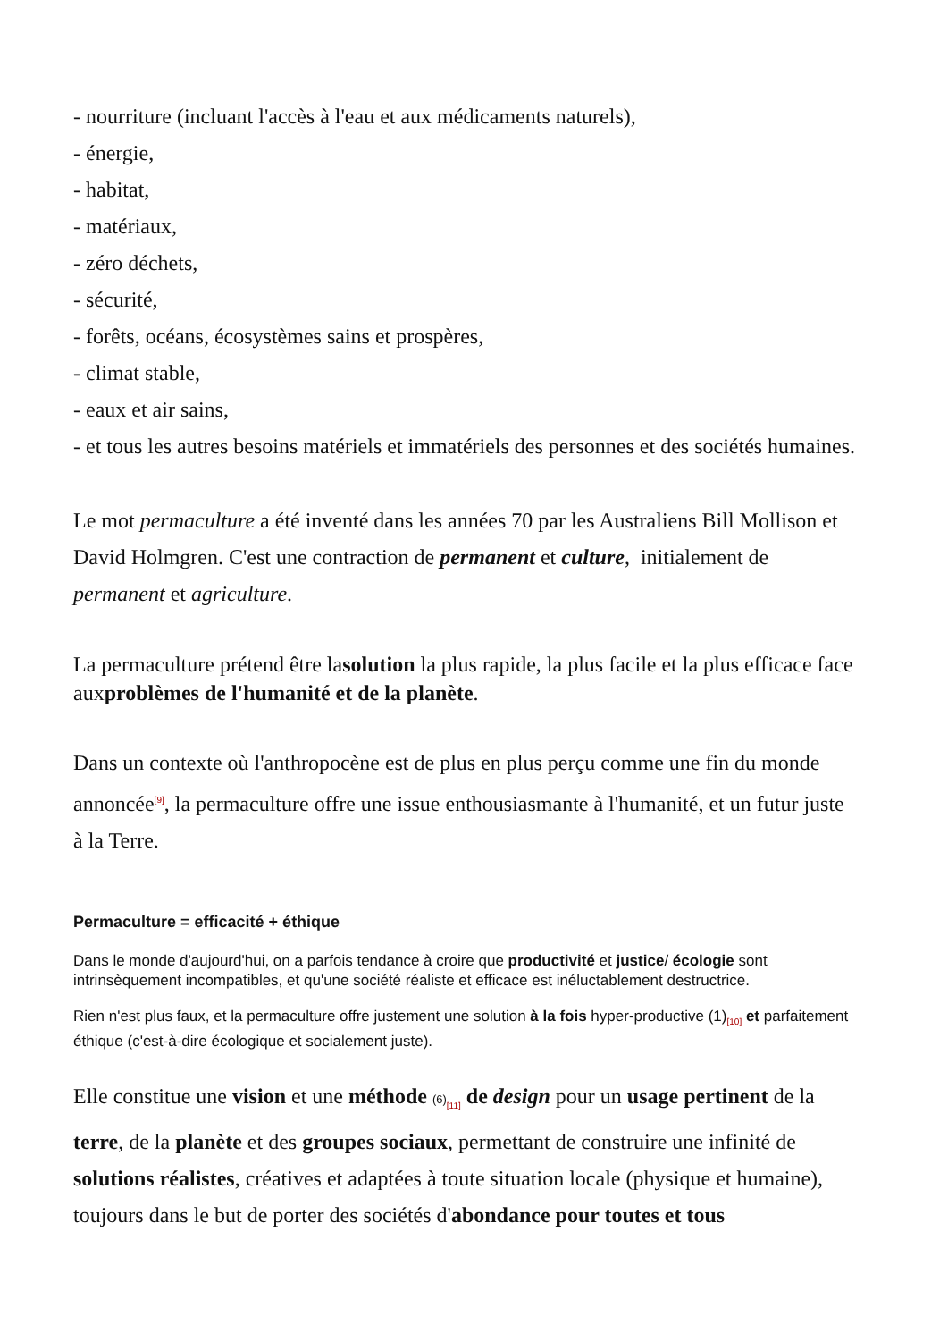- nourriture (incluant l'accès à l'eau et aux médicaments naturels),
- énergie,
- habitat,
- matériaux,
- zéro déchets,
- sécurité,
- forêts, océans, écosystèmes sains et prospères,
- climat stable,
- eaux et air sains,
- et tous les autres besoins matériels et immatériels des personnes et des sociétés humaines.
Le mot permaculture a été inventé dans les années 70 par les Australiens Bill Mollison et David Holmgren. C'est une contraction de permanent et culture, initialement de permanent et agriculture.
La permaculture prétend être lasolution la plus rapide, la plus facile et la plus efficace face auxproblèmes de l'humanité et de la planète.
Dans un contexte où l'anthropocène est de plus en plus perçu comme une fin du monde annoncée<sup>[9]</sup>, la permaculture offre une issue enthousiasmante à l'humanité, et un futur juste à la Terre.
Permaculture = efficacité + éthique
Dans le monde d'aujourd'hui, on a parfois tendance à croire que productivité et justice/ écologie sont intrinsèquement incompatibles, et qu'une société réaliste et efficace est inéluctablement destructrice.
Rien n'est plus faux, et la permaculture offre justement une solution à la fois hyper-productive (1)<sub>[10]</sub> et parfaitement éthique (c'est-à-dire écologique et socialement juste).
Elle constitue une vision et une méthode (6)<sub>[11]</sub> de design pour un usage pertinent de la terre, de la planète et des groupes sociaux, permettant de construire une infinité de solutions réalistes, créatives et adaptées à toute situation locale (physique et humaine), toujours dans le but de porter des sociétés d'abondance pour toutes et tous